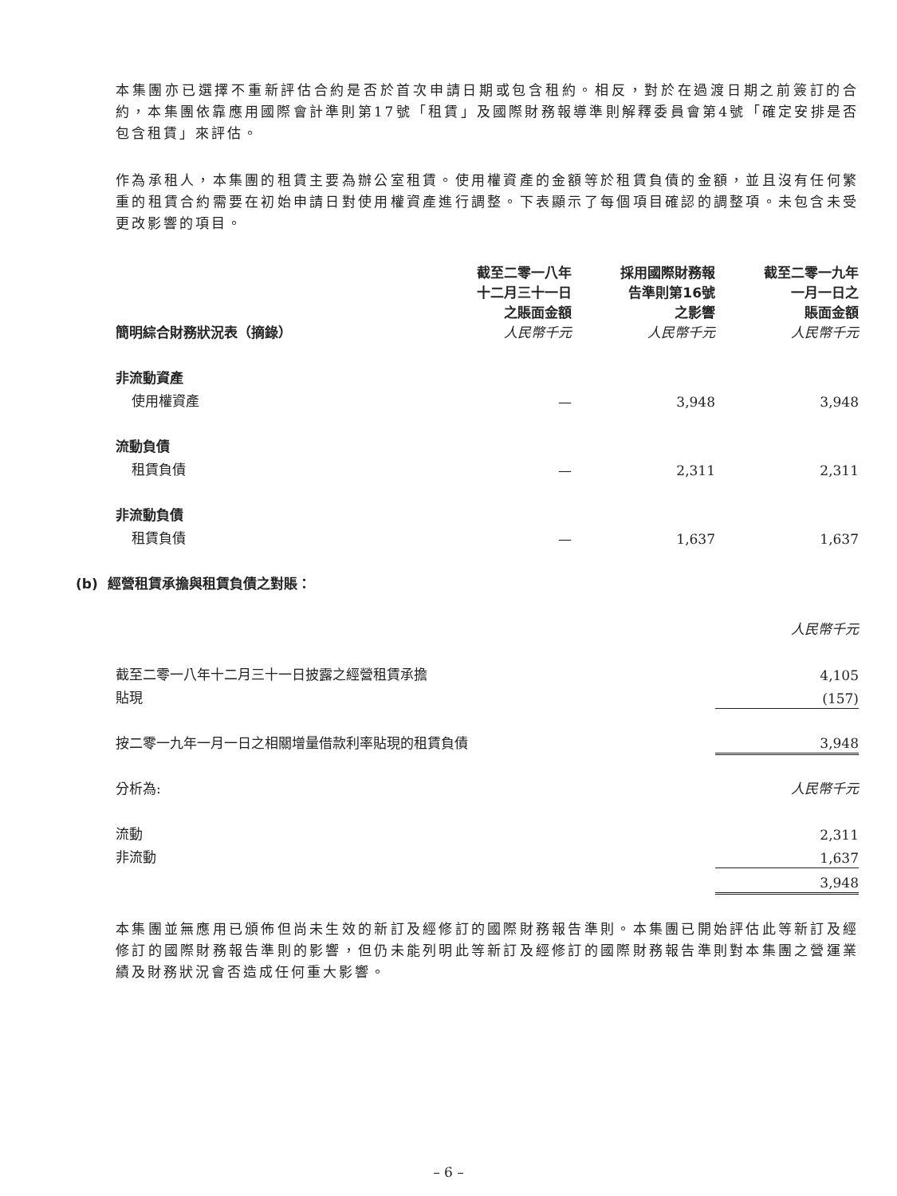本集團亦已選擇不重新評估合約是否於首次申請日期或包含租約。相反，對於在過渡日期之前簽訂的合約，本集團依靠應用國際會計準則第17號「租賃」及國際財務報導準則解釋委員會第4號「確定安排是否包含租賃」來評估。
作為承租人，本集團的租賃主要為辦公室租賃。使用權資產的金額等於租賃負債的金額，並且沒有任何繁重的租賃合約需要在初始申請日對使用權資產進行調整。下表顯示了每個項目確認的調整項。未包含未受更改影響的項目。
| 簡明綜合財務狀況表（摘錄） | 截至二零一八年 十二月三十一日 之賬面金額 人民幣千元 | 採用國際財務報 告準則第16號 之影響 人民幣千元 | 截至二零一九年 一月一日之 賬面金額 人民幣千元 |
| --- | --- | --- | --- |
| 非流動資產 | | | |
| 使用權資產 | — | 3,948 | 3,948 |
| 流動負債 | | | |
| 租賃負債 | — | 2,311 | 2,311 |
| 非流動負債 | | | |
| 租賃負債 | — | 1,637 | 1,637 |
(b) 經營租賃承擔與租賃負債之對賬：
| | 人民幣千元 |
| 截至二零一八年十二月三十一日披露之經營租賃承擔 | 4,105 |
| 貼現 | (157) |
| 按二零一九年一月一日之相關增量借款利率貼現的租賃負債 | 3,948 |
| 分析為: | 人民幣千元 |
| 流動 | 2,311 |
| 非流動 | 1,637 |
| | 3,948 |
本集團並無應用已頒佈但尚未生效的新訂及經修訂的國際財務報告準則。本集團已開始評估此等新訂及經修訂的國際財務報告準則的影響，但仍未能列明此等新訂及經修訂的國際財務報告準則對本集團之營運業績及財務狀況會否造成任何重大影響。
– 6 –